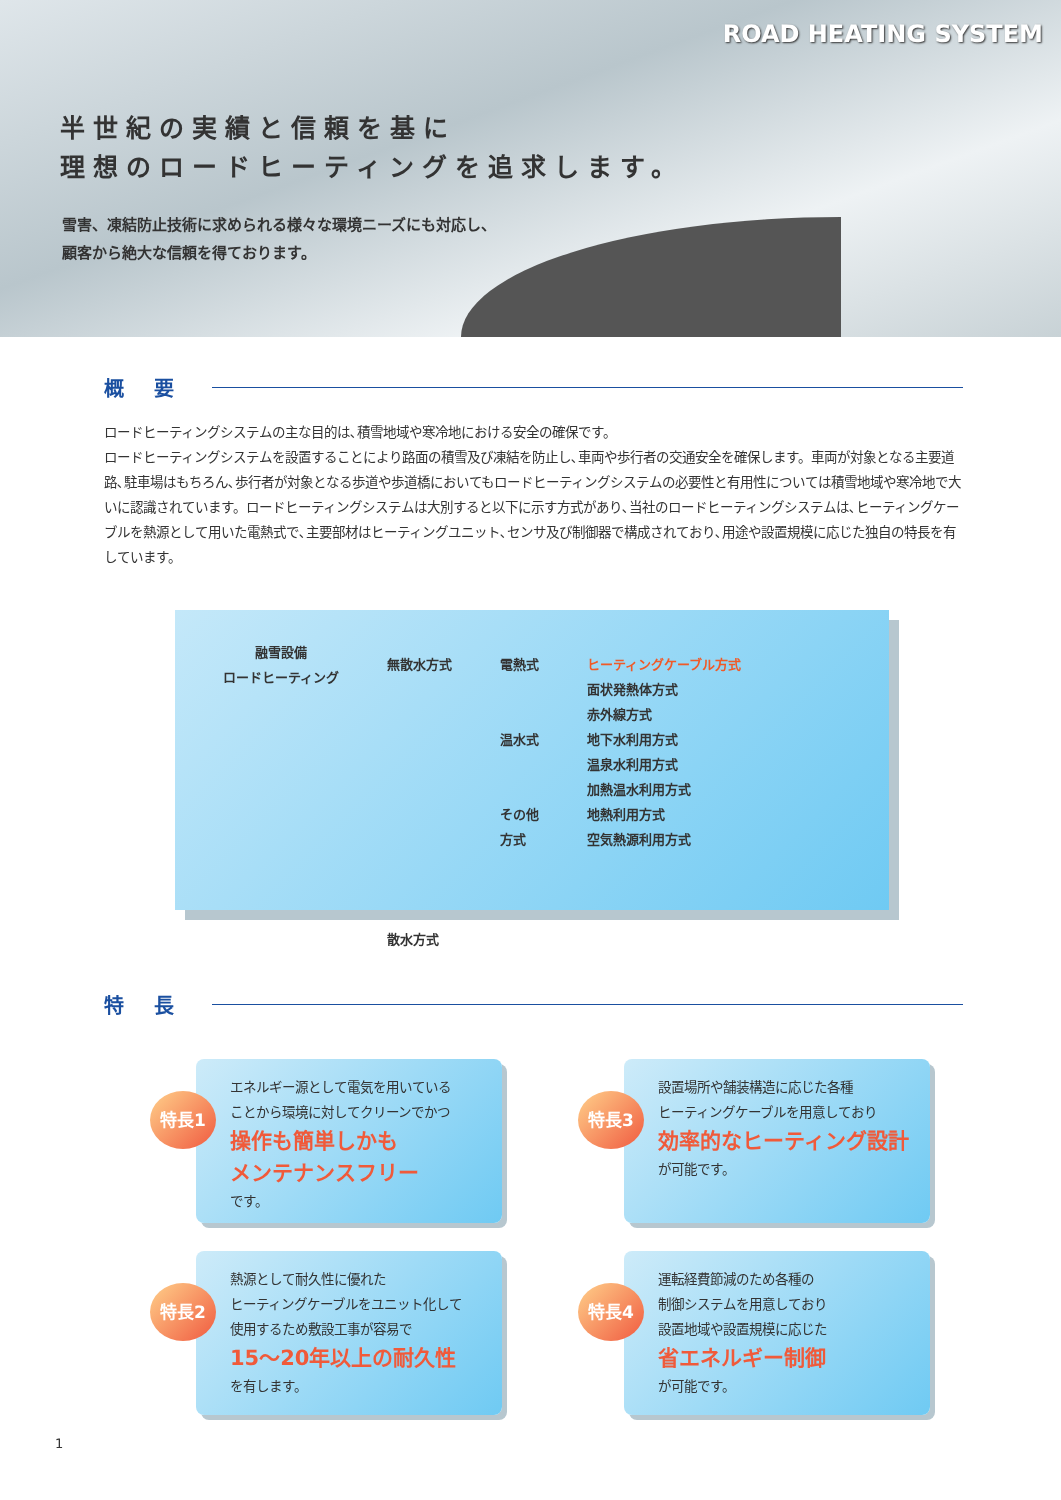ROAD HEATING SYSTEM
半世紀の実績と信頼を基に
理想のロードヒーティングを追求します。
雪害、凍結防止技術に求められる様々な環境ニーズにも対応し、
顧客から絶大な信頼を得ております。
概要
ロードヒーティングシステムの主な目的は､積雪地域や寒冷地における安全の確保です。
ロードヒーティングシステムを設置することにより路面の積雪及び凍結を防止し､車両や歩行者の交通安全を確保します。車両が対象となる主要道路､駐車場はもちろん､歩行者が対象となる歩道や歩道橋においてもロードヒーティングシステムの必要性と有用性については積雪地域や寒冷地で大いに認識されています。ロードヒーティングシステムは大別すると以下に示す方式があり､当社のロードヒーティングシステムは､ヒーティングケーブルを熱源として用いた電熱式で､主要部材はヒーティングユニット､センサ及び制御器で構成されており､用途や設置規模に応じた独自の特長を有しています。
融雪設備
ロードヒーティング
無散水方式
散水方式
電熱式
温水式
その他
方式
ヒーティングケーブル方式
面状発熱体方式
赤外線方式
地下水利用方式
温泉水利用方式
加熱温水利用方式
地熱利用方式
空気熱源利用方式
特長
特長1
エネルギー源として電気を用いている
ことから環境に対してクリーンでかつ
操作も簡単しかも
メンテナンスフリー
です。
特長3
設置場所や舗装構造に応じた各種
ヒーティングケーブルを用意しており
効率的なヒーティング設計
が可能です。
特長2
熱源として耐久性に優れた
ヒーティングケーブルをユニット化して
使用するため敷設工事が容易で
15～20年以上の耐久性
を有します。
特長4
運転経費節減のため各種の
制御システムを用意しており
設置地域や設置規模に応じた
省エネルギー制御
が可能です。
1